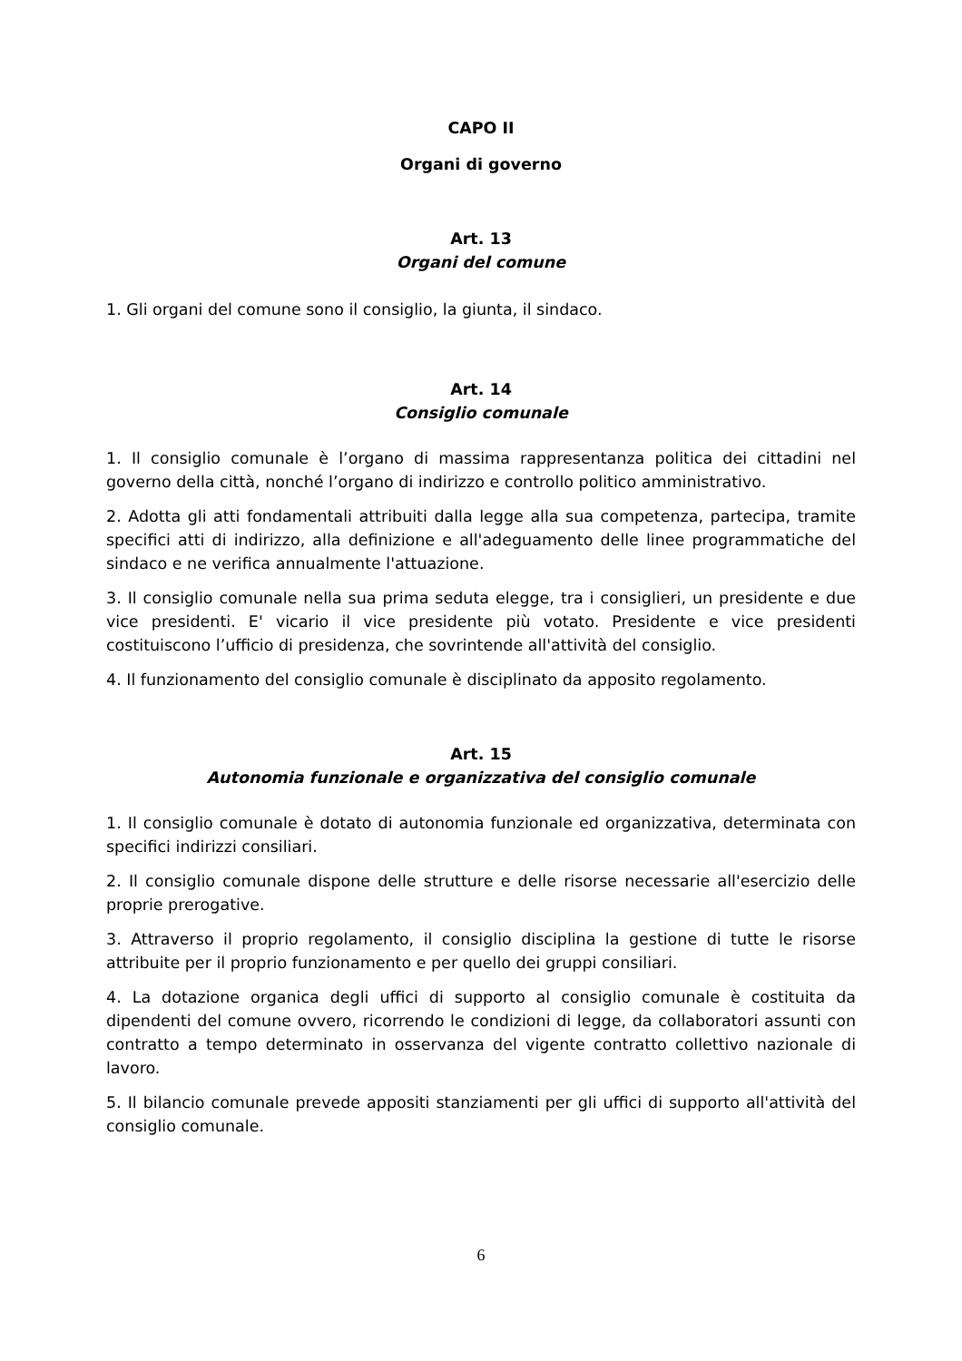CAPO II
Organi di governo
Art. 13
Organi del comune
1. Gli organi del comune sono il consiglio, la giunta, il sindaco.
Art. 14
Consiglio comunale
1. Il consiglio comunale è l’organo di massima rappresentanza politica dei cittadini nel governo della città, nonché l’organo di indirizzo e controllo politico amministrativo.
2. Adotta gli atti fondamentali attribuiti dalla legge alla sua competenza, partecipa, tramite specifici atti di indirizzo, alla definizione e all'adeguamento delle linee programmatiche del sindaco e ne verifica annualmente l'attuazione.
3. Il consiglio comunale nella sua prima seduta elegge, tra i consiglieri, un presidente e due vice presidenti. E' vicario il vice presidente più votato. Presidente e vice presidenti costituiscono l’ufficio di presidenza, che sovrintende all'attività del consiglio.
4. Il funzionamento del consiglio comunale è disciplinato da apposito regolamento.
Art. 15
Autonomia funzionale e organizzativa del consiglio comunale
1. Il consiglio comunale è dotato di autonomia funzionale ed organizzativa, determinata con specifici indirizzi consiliari.
2. Il consiglio comunale dispone delle strutture e delle risorse necessarie all'esercizio delle proprie prerogative.
3. Attraverso il proprio regolamento, il consiglio disciplina la gestione di tutte le risorse attribuite per il proprio funzionamento e per quello dei gruppi consiliari.
4. La dotazione organica degli uffici di supporto al consiglio comunale è costituita da dipendenti del comune ovvero, ricorrendo le condizioni di legge, da collaboratori assunti con contratto a tempo determinato in osservanza del vigente contratto collettivo nazionale di lavoro.
5. Il bilancio comunale prevede appositi stanziamenti per gli uffici di supporto all'attività del consiglio comunale.
6